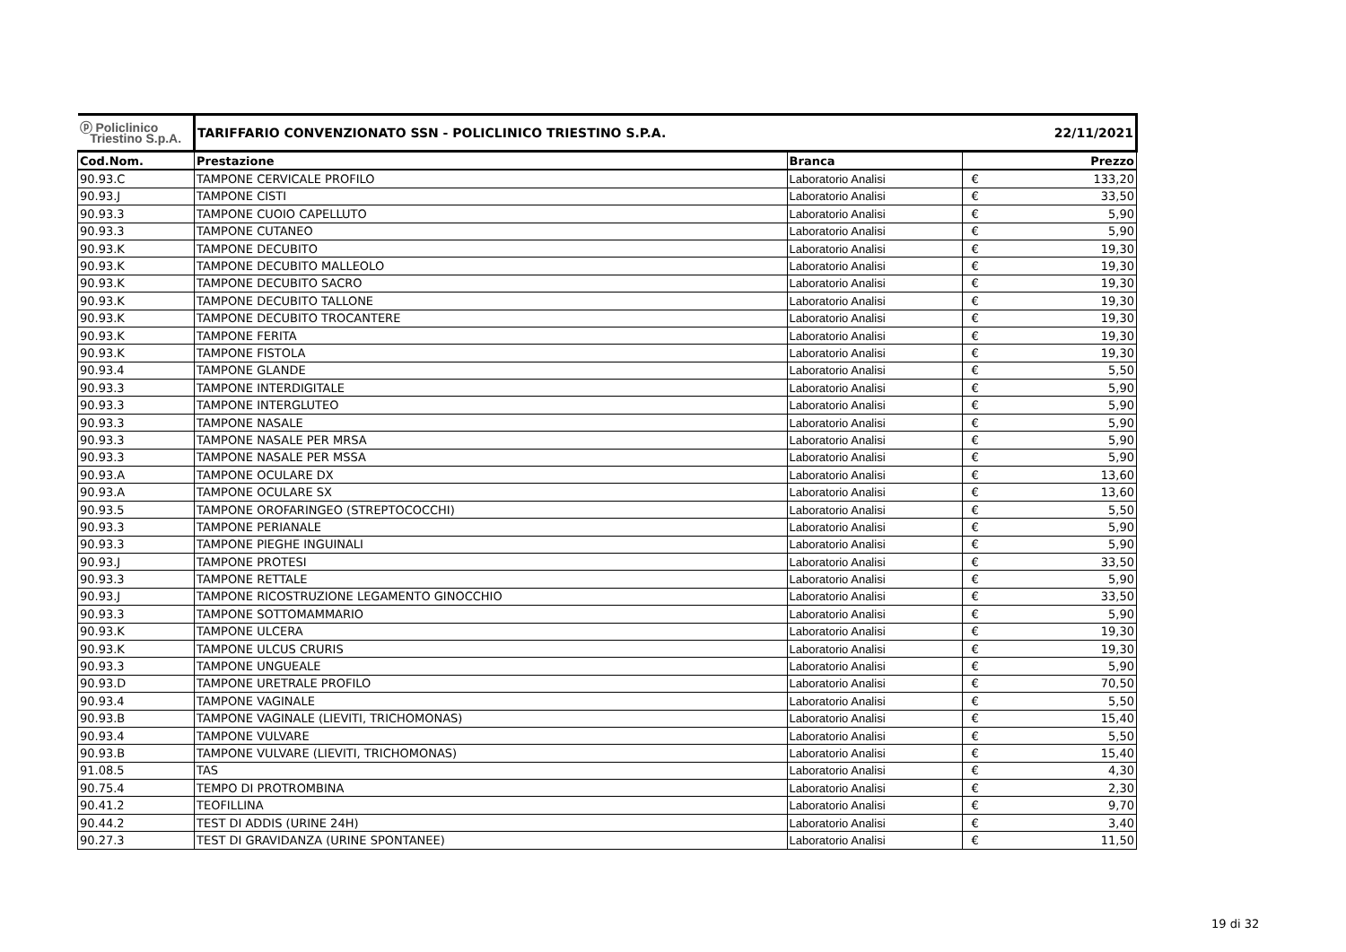| ⓟ Policlinico Triestino S.p.A. | TARIFFARIO CONVENZIONATO SSN - POLICLINICO TRIESTINO S.P.A. | | 22/11/2021 | |
| --- | --- | --- | --- | --- |
| Cod.Nom. | Prestazione | Branca | | Prezzo |
| 90.93.C | TAMPONE CERVICALE PROFILO | Laboratorio Analisi | € | 133,20 |
| 90.93.J | TAMPONE CISTI | Laboratorio Analisi | € | 33,50 |
| 90.93.3 | TAMPONE CUOIO CAPELLUTO | Laboratorio Analisi | € | 5,90 |
| 90.93.3 | TAMPONE CUTANEO | Laboratorio Analisi | € | 5,90 |
| 90.93.K | TAMPONE DECUBITO | Laboratorio Analisi | € | 19,30 |
| 90.93.K | TAMPONE DECUBITO MALLEOLO | Laboratorio Analisi | € | 19,30 |
| 90.93.K | TAMPONE DECUBITO SACRO | Laboratorio Analisi | € | 19,30 |
| 90.93.K | TAMPONE DECUBITO TALLONE | Laboratorio Analisi | € | 19,30 |
| 90.93.K | TAMPONE DECUBITO TROCANTERE | Laboratorio Analisi | € | 19,30 |
| 90.93.K | TAMPONE FERITA | Laboratorio Analisi | € | 19,30 |
| 90.93.K | TAMPONE FISTOLA | Laboratorio Analisi | € | 19,30 |
| 90.93.4 | TAMPONE GLANDE | Laboratorio Analisi | € | 5,50 |
| 90.93.3 | TAMPONE INTERDIGITALE | Laboratorio Analisi | € | 5,90 |
| 90.93.3 | TAMPONE INTERGLUTEO | Laboratorio Analisi | € | 5,90 |
| 90.93.3 | TAMPONE NASALE | Laboratorio Analisi | € | 5,90 |
| 90.93.3 | TAMPONE NASALE PER MRSA | Laboratorio Analisi | € | 5,90 |
| 90.93.3 | TAMPONE NASALE PER MSSA | Laboratorio Analisi | € | 5,90 |
| 90.93.A | TAMPONE OCULARE DX | Laboratorio Analisi | € | 13,60 |
| 90.93.A | TAMPONE OCULARE SX | Laboratorio Analisi | € | 13,60 |
| 90.93.5 | TAMPONE OROFARINGEO (STREPTOCOCCHI) | Laboratorio Analisi | € | 5,50 |
| 90.93.3 | TAMPONE PERIANALE | Laboratorio Analisi | € | 5,90 |
| 90.93.3 | TAMPONE PIEGHE INGUINALI | Laboratorio Analisi | € | 5,90 |
| 90.93.J | TAMPONE PROTESI | Laboratorio Analisi | € | 33,50 |
| 90.93.3 | TAMPONE RETTALE | Laboratorio Analisi | € | 5,90 |
| 90.93.J | TAMPONE RICOSTRUZIONE LEGAMENTO GINOCCHIO | Laboratorio Analisi | € | 33,50 |
| 90.93.3 | TAMPONE SOTTOMAMMARIO | Laboratorio Analisi | € | 5,90 |
| 90.93.K | TAMPONE ULCERA | Laboratorio Analisi | € | 19,30 |
| 90.93.K | TAMPONE ULCUS CRURIS | Laboratorio Analisi | € | 19,30 |
| 90.93.3 | TAMPONE UNGUEALE | Laboratorio Analisi | € | 5,90 |
| 90.93.D | TAMPONE URETRALE PROFILO | Laboratorio Analisi | € | 70,50 |
| 90.93.4 | TAMPONE VAGINALE | Laboratorio Analisi | € | 5,50 |
| 90.93.B | TAMPONE VAGINALE (LIEVITI, TRICHOMONAS) | Laboratorio Analisi | € | 15,40 |
| 90.93.4 | TAMPONE VULVARE | Laboratorio Analisi | € | 5,50 |
| 90.93.B | TAMPONE VULVARE (LIEVITI, TRICHOMONAS) | Laboratorio Analisi | € | 15,40 |
| 91.08.5 | TAS | Laboratorio Analisi | € | 4,30 |
| 90.75.4 | TEMPO DI PROTROMBINA | Laboratorio Analisi | € | 2,30 |
| 90.41.2 | TEOFILLINA | Laboratorio Analisi | € | 9,70 |
| 90.44.2 | TEST DI ADDIS (URINE 24H) | Laboratorio Analisi | € | 3,40 |
| 90.27.3 | TEST DI GRAVIDANZA (URINE SPONTANEE) | Laboratorio Analisi | € | 11,50 |
19 di 32